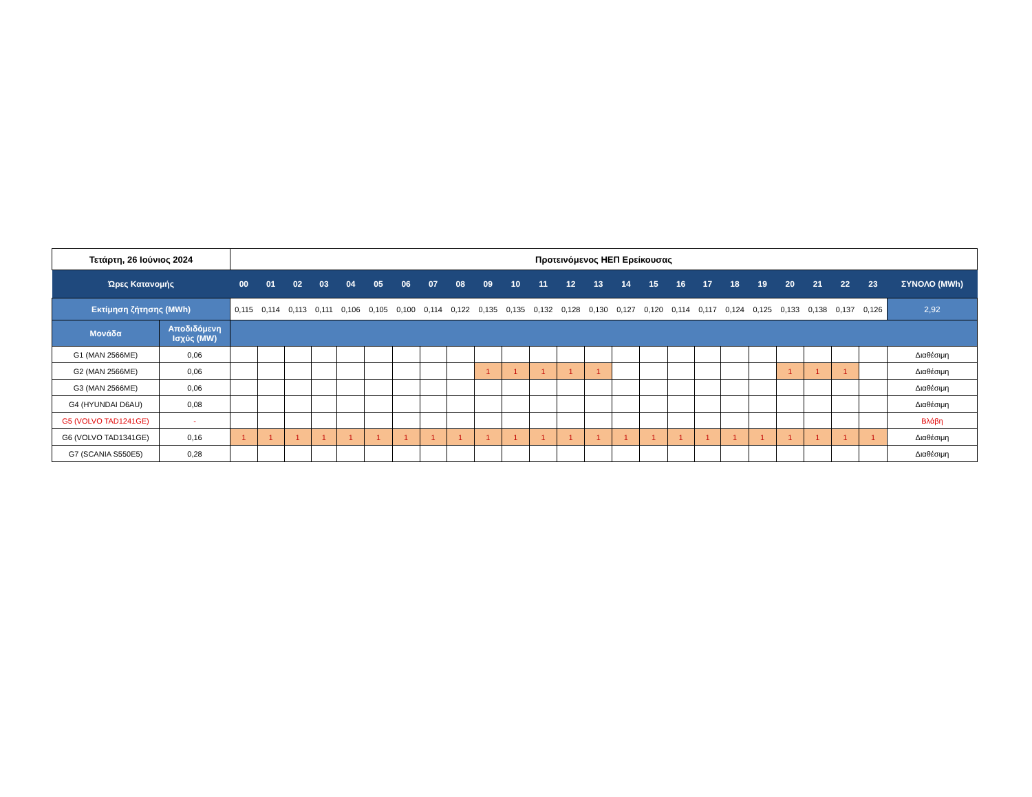| Τετάρτη, 26 Ιούνιος 2024 | | Προτεινόμενος ΗΕΠ Ερείκουσας | | | | | | | | | | | | | | | | | | | | | | | | |
| Ώρες Κατανομής | | 00 | 01 | 02 | 03 | 04 | 05 | 06 | 07 | 08 | 09 | 10 | 11 | 12 | 13 | 14 | 15 | 16 | 17 | 18 | 19 | 20 | 21 | 22 | 23 | ΣΥΝΟΛΟ (MWh) |
| Εκτίμηση ζήτησης (MWh) | | 0,115 | 0,114 | 0,113 | 0,111 | 0,106 | 0,105 | 0,100 | 0,114 | 0,122 | 0,135 | 0,135 | 0,132 | 0,128 | 0,130 | 0,127 | 0,120 | 0,114 | 0,117 | 0,124 | 0,125 | 0,133 | 0,138 | 0,137 | 0,126 | 2,92 |
| Μονάδα | Αποδιδόμενη Ισχύς (MW) | | | | | | | | | | | | | | | | | | | | | | | | | |
| G1 (MAN 2566ME) | 0,06 | | | | | | | | | | | | | | | | | | | | | | | | | Διαθέσιμη |
| G2 (MAN 2566ME) | 0,06 | | | | | | | | | | 1 | 1 | 1 | 1 | 1 | | | | | | | 1 | 1 | 1 | | Διαθέσιμη |
| G3 (MAN 2566ME) | 0,06 | | | | | | | | | | | | | | | | | | | | | | | | | Διαθέσιμη |
| G4 (HYUNDAI D6AU) | 0,08 | | | | | | | | | | | | | | | | | | | | | | | | | Διαθέσιμη |
| G5 (VOLVO TAD1241GE) | - | | | | | | | | | | | | | | | | | | | | | | | | | Βλάβη |
| G6 (VOLVO TAD1341GE) | 0,16 | 1 | 1 | 1 | 1 | 1 | 1 | 1 | 1 | 1 | 1 | 1 | 1 | 1 | 1 | 1 | 1 | 1 | 1 | 1 | 1 | 1 | 1 | 1 | 1 | Διαθέσιμη |
| G7 (SCANIA S550E5) | 0,28 | | | | | | | | | | | | | | | | | | | | | | | | | Διαθέσιμη |